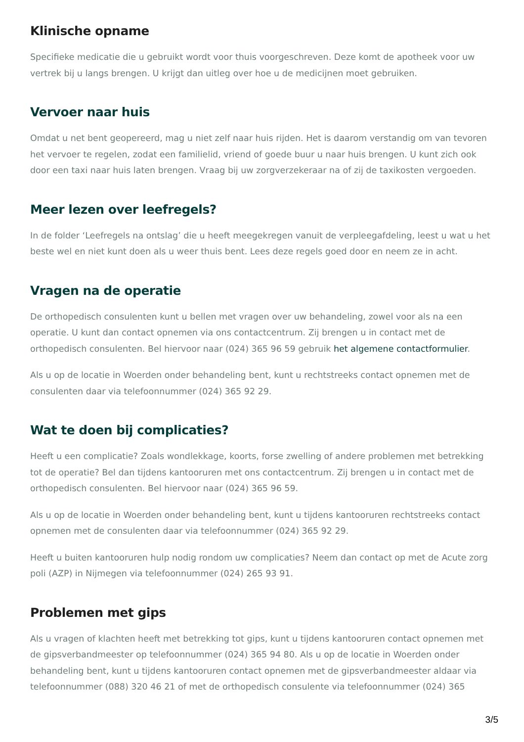Klinische opname
Specifieke medicatie die u gebruikt wordt voor thuis voorgeschreven. Deze komt de apotheek voor uw vertrek bij u langs brengen. U krijgt dan uitleg over hoe u de medicijnen moet gebruiken.
Vervoer naar huis
Omdat u net bent geopereerd, mag u niet zelf naar huis rijden. Het is daarom verstandig om van tevoren het vervoer te regelen, zodat een familielid, vriend of goede buur u naar huis brengen. U kunt zich ook door een taxi naar huis laten brengen. Vraag bij uw zorgverzekeraar na of zij de taxikosten vergoeden.
Meer lezen over leefregels?
In de folder ‘Leefregels na ontslag’ die u heeft meegekregen vanuit de verpleegafdeling, leest u wat u het beste wel en niet kunt doen als u weer thuis bent. Lees deze regels goed door en neem ze in acht.
Vragen na de operatie
De orthopedisch consulenten kunt u bellen met vragen over uw behandeling, zowel voor als na een operatie. U kunt dan contact opnemen via ons contactcentrum. Zij brengen u in contact met de orthopedisch consulenten. Bel hiervoor naar (024) 365 96 59 gebruik het algemene contactformulier.
Als u op de locatie in Woerden onder behandeling bent, kunt u rechtstreeks contact opnemen met de consulenten daar via telefoonnummer (024) 365 92 29.
Wat te doen bij complicaties?
Heeft u een complicatie? Zoals wondlekkage, koorts, forse zwelling of andere problemen met betrekking tot de operatie? Bel dan tijdens kantooruren met ons contactcentrum. Zij brengen u in contact met de orthopedisch consulenten. Bel hiervoor naar (024) 365 96 59.
Als u op de locatie in Woerden onder behandeling bent, kunt u tijdens kantooruren rechtstreeks contact opnemen met de consulenten daar via telefoonnummer (024) 365 92 29.
Heeft u buiten kantooruren hulp nodig rondom uw complicaties? Neem dan contact op met de Acute zorg poli (AZP) in Nijmegen via telefoonnummer (024) 265 93 91.
Problemen met gips
Als u vragen of klachten heeft met betrekking tot gips, kunt u tijdens kantooruren contact opnemen met de gipsverbandmeester op telefoonnummer (024) 365 94 80. Als u op de locatie in Woerden onder behandeling bent, kunt u tijdens kantooruren contact opnemen met de gipsverbandmeester aldaar via telefoonnummer (088) 320 46 21 of met de orthopedisch consulente via telefoonnummer (024) 365
3/5